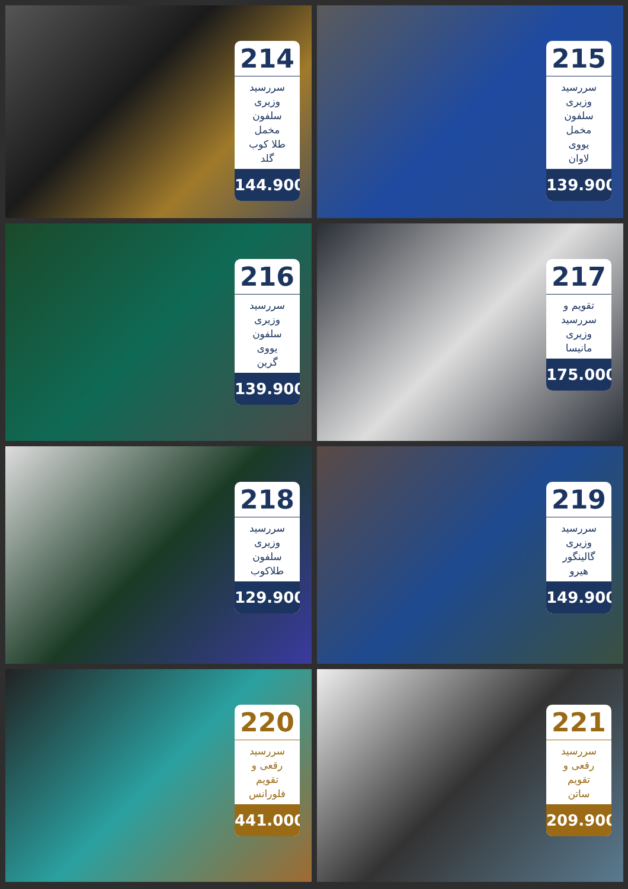214
سررسید
وزیری
سلفون
مخمل
طلا کوب
گلد
144.900
215
سررسید
وزیری
سلفون
مخمل
یووی
لاوان
139.900
216
سررسید
وزیری
سلفون
یووی
گرین
139.900
217
تقویم و
سررسید
وزیری
مانیسا
175.000
218
سررسید
وزیری
سلفون
طلاکوب
129.900
219
سررسید
وزیری
گالینگور
هیرو
149.900
220
سررسید
رقعی و
تقویم
فلورانس
441.000
221
سررسید
رقعی و
تقویم
ساتن
209.900